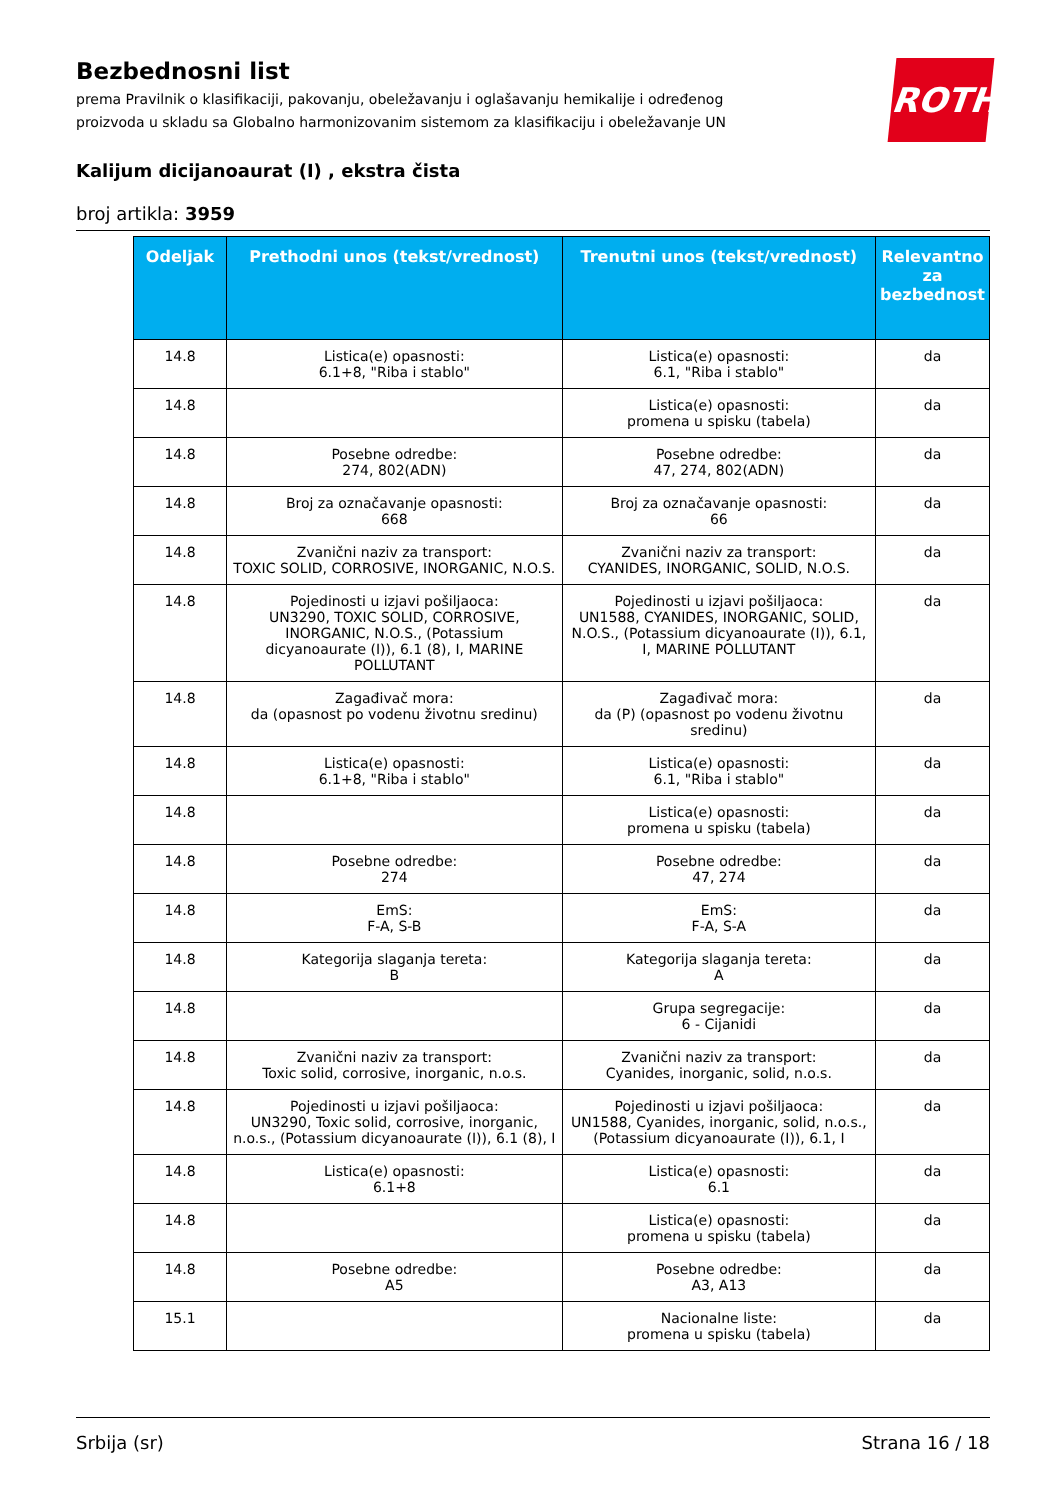ROTH
Bezbednosni list
prema Pravilnik o klasifikaciji, pakovanju, obeležavanju i oglašavanju hemikalije i određenog proizvoda u skladu sa Globalno harmonizovanim sistemom za klasifikaciju i obeležavanje UN
Kalijum dicijanoaurat (I) , ekstra čista
broj artikla: 3959
| Odeljak | Prethodni unos (tekst/vrednost) | Trenutni unos (tekst/vrednost) | Relevantno za bezbednost |
| --- | --- | --- | --- |
| 14.8 | Listica(e) opasnosti: 6.1+8, "Riba i stablo" | Listica(e) opasnosti: 6.1, "Riba i stablo" | da |
| 14.8 | | Listica(e) opasnosti: promena u spisku (tabela) | da |
| 14.8 | Posebne odredbe: 274, 802(ADN) | Posebne odredbe: 47, 274, 802(ADN) | da |
| 14.8 | Broj za označavanje opasnosti: 668 | Broj za označavanje opasnosti: 66 | da |
| 14.8 | Zvanični naziv za transport: TOXIC SOLID, CORROSIVE, INORGANIC, N.O.S. | Zvanični naziv za transport: CYANIDES, INORGANIC, SOLID, N.O.S. | da |
| 14.8 | Pojedinosti u izjavi pošiljaoca: UN3290, TOXIC SOLID, CORROSIVE, INORGANIC, N.O.S., (Potassium dicyanoaurate (I)), 6.1 (8), I, MARINE POLLUTANT | Pojedinosti u izjavi pošiljaoca: UN1588, CYANIDES, INORGANIC, SOLID, N.O.S., (Potassium dicyanoaurate (I)), 6.1, I, MARINE POLLUTANT | da |
| 14.8 | Zagađivač mora: da (opasnost po vodenu životnu sredinu) | Zagađivač mora: da (P) (opasnost po vodenu životnu sredinu) | da |
| 14.8 | Listica(e) opasnosti: 6.1+8, "Riba i stablo" | Listica(e) opasnosti: 6.1, "Riba i stablo" | da |
| 14.8 | | Listica(e) opasnosti: promena u spisku (tabela) | da |
| 14.8 | Posebne odredbe: 274 | Posebne odredbe: 47, 274 | da |
| 14.8 | EmS: F-A, S-B | EmS: F-A, S-A | da |
| 14.8 | Kategorija slaganja tereta: B | Kategorija slaganja tereta: A | da |
| 14.8 | | Grupa segregacije: 6 - Cijanidi | da |
| 14.8 | Zvanični naziv za transport: Toxic solid, corrosive, inorganic, n.o.s. | Zvanični naziv za transport: Cyanides, inorganic, solid, n.o.s. | da |
| 14.8 | Pojedinosti u izjavi pošiljaoca: UN3290, Toxic solid, corrosive, inorganic, n.o.s., (Potassium dicyanoaurate (I)), 6.1 (8), I | Pojedinosti u izjavi pošiljaoca: UN1588, Cyanides, inorganic, solid, n.o.s., (Potassium dicyanoaurate (I)), 6.1, I | da |
| 14.8 | Listica(e) opasnosti: 6.1+8 | Listica(e) opasnosti: 6.1 | da |
| 14.8 | | Listica(e) opasnosti: promena u spisku (tabela) | da |
| 14.8 | Posebne odredbe: A5 | Posebne odredbe: A3, A13 | da |
| 15.1 | | Nacionalne liste: promena u spisku (tabela) | da |
Srbija (sr) Strana 16 / 18